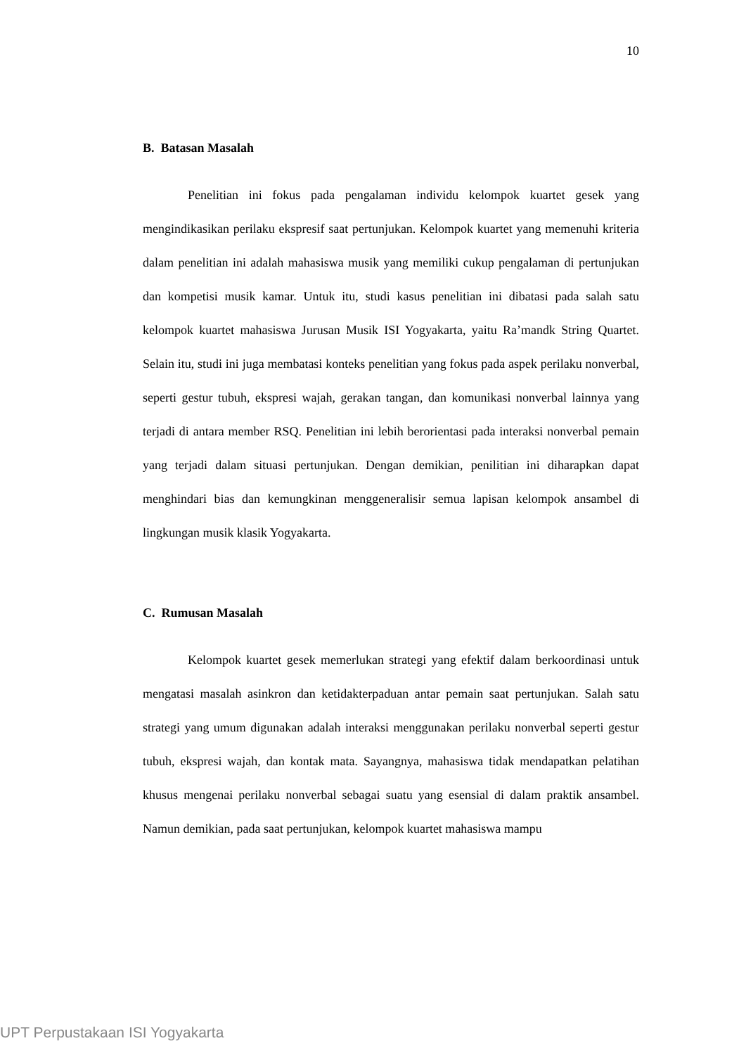10
B. Batasan Masalah
Penelitian ini fokus pada pengalaman individu kelompok kuartet gesek yang mengindikasikan perilaku ekspresif saat pertunjukan. Kelompok kuartet yang memenuhi kriteria dalam penelitian ini adalah mahasiswa musik yang memiliki cukup pengalaman di pertunjukan dan kompetisi musik kamar. Untuk itu, studi kasus penelitian ini dibatasi pada salah satu kelompok kuartet mahasiswa Jurusan Musik ISI Yogyakarta, yaitu Ra’mandk String Quartet. Selain itu, studi ini juga membatasi konteks penelitian yang fokus pada aspek perilaku nonverbal, seperti gestur tubuh, ekspresi wajah, gerakan tangan, dan komunikasi nonverbal lainnya yang terjadi di antara member RSQ. Penelitian ini lebih berorientasi pada interaksi nonverbal pemain yang terjadi dalam situasi pertunjukan. Dengan demikian, penilitian ini diharapkan dapat menghindari bias dan kemungkinan menggeneralisir semua lapisan kelompok ansambel di lingkungan musik klasik Yogyakarta.
C. Rumusan Masalah
Kelompok kuartet gesek memerlukan strategi yang efektif dalam berkoordinasi untuk mengatasi masalah asinkron dan ketidakterpaduan antar pemain saat pertunjukan. Salah satu strategi yang umum digunakan adalah interaksi menggunakan perilaku nonverbal seperti gestur tubuh, ekspresi wajah, dan kontak mata. Sayangnya, mahasiswa tidak mendapatkan pelatihan khusus mengenai perilaku nonverbal sebagai suatu yang esensial di dalam praktik ansambel. Namun demikian, pada saat pertunjukan, kelompok kuartet mahasiswa mampu
UPT Perpustakaan ISI Yogyakarta